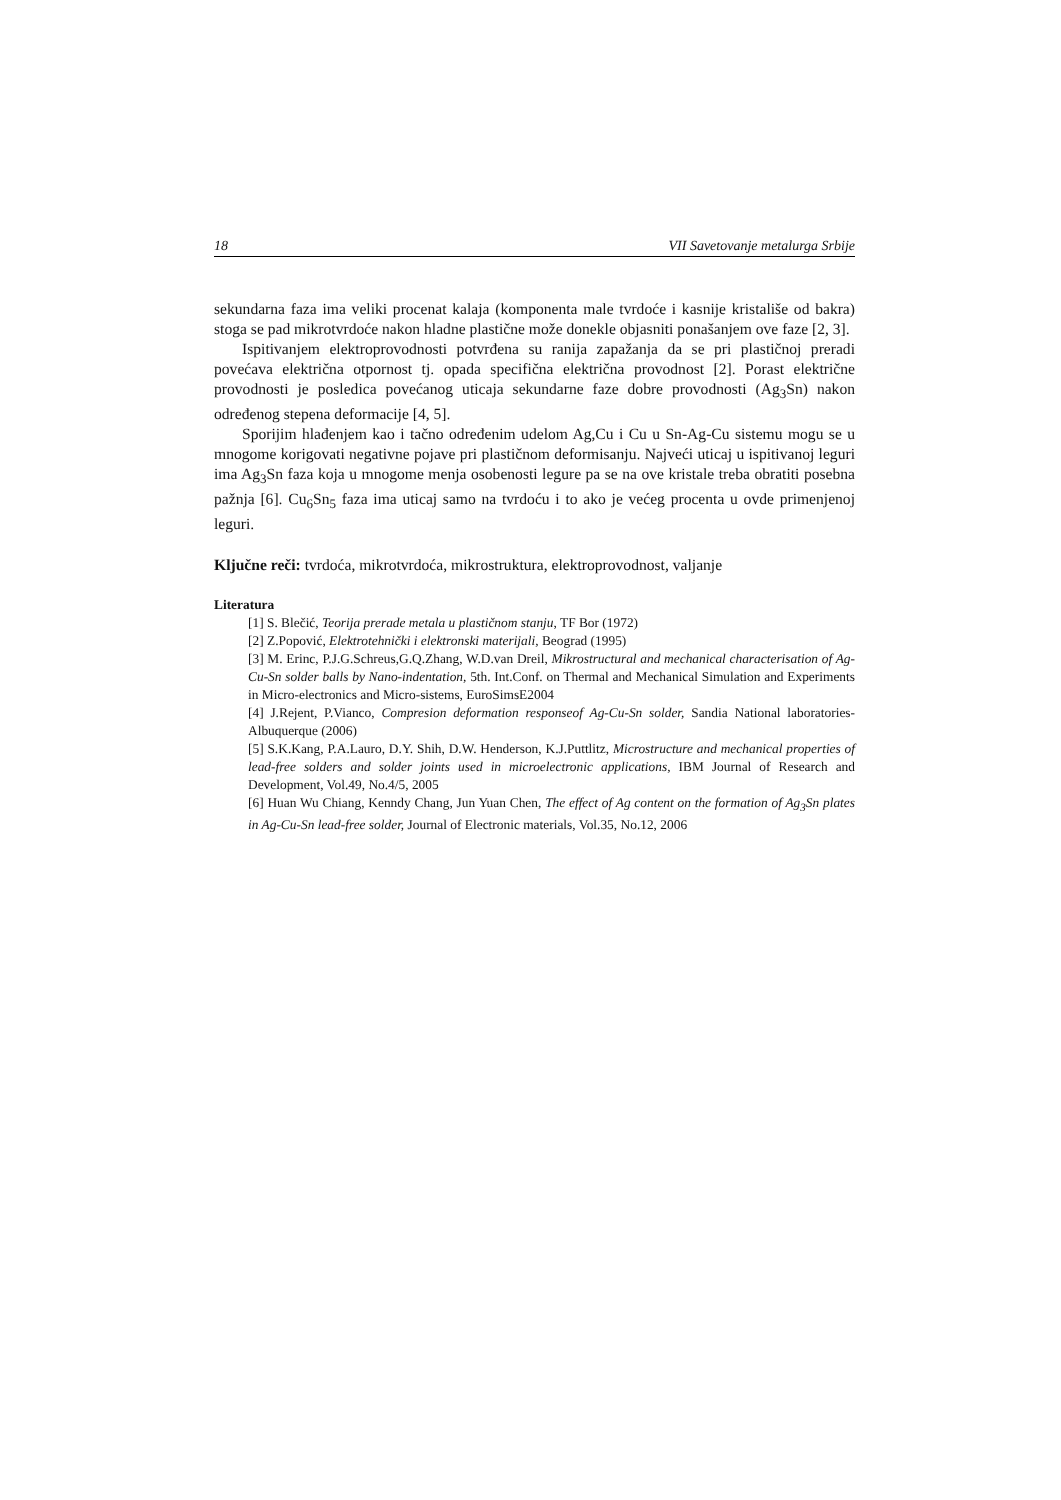18 VII Savetovanje metalurga Srbije
sekundarna faza ima veliki procenat kalaja (komponenta male tvrdoće i kasnije kristališe od bakra) stoga se pad mikrotvrdoće nakon hladne plastične može donekle objasniti ponašanjem ove faze [2, 3].
Ispitivanjem elektroprovodnosti potvrđena su ranija zapažanja da se pri plastičnoj preradi povećava električna otpornost tj. opada specifična električna provodnost [2]. Porast električne provodnosti je posledica povećanog uticaja sekundarne faze dobre provodnosti (Ag<sub>3</sub>Sn) nakon određenog stepena deformacije [4, 5].
Sporijim hlađenjem kao i tačno određenim udelom Ag,Cu i Cu u Sn-Ag-Cu sistemu mogu se u mnogome korigovati negativne pojave pri plastičnom deformisanju. Najveći uticaj u ispitivanoj leguri ima Ag<sub>3</sub>Sn faza koja u mnogome menja osobenosti legure pa se na ove kristale treba obratiti posebna pažnja [6]. Cu<sub>6</sub>Sn<sub>5</sub> faza ima uticaj samo na tvrdoću i to ako je većeg procenta u ovde primenjenoj leguri.
Ključne reči: tvrdoća, mikrotvrdoća, mikrostruktura, elektroprovodnost, valjanje
Literatura
[1] S. Blečić, Teorija prerade metala u plastičnom stanju, TF Bor (1972)
[2] Z.Popović, Elektrotehnički i elektronski materijali, Beograd (1995)
[3] M. Erinc, P.J.G.Schreus,G.Q.Zhang, W.D.van Dreil, Mikrostructural and mechanical characterisation of Ag-Cu-Sn solder balls by Nano-indentation, 5th. Int.Conf. on Thermal and Mechanical Simulation and Experiments in Micro-electronics and Micro-sistems, EuroSimsE2004
[4] J.Rejent, P.Vianco, Compresion deformation responseof Ag-Cu-Sn solder, Sandia National laboratories-Albuquerque (2006)
[5] S.K.Kang, P.A.Lauro, D.Y. Shih, D.W. Henderson, K.J.Puttlitz, Microstructure and mechanical properties of lead-free solders and solder joints used in microelectronic applications, IBM Journal of Research and Development, Vol.49, No.4/5, 2005
[6] Huan Wu Chiang, Kenndy Chang, Jun Yuan Chen, The effect of Ag content on the formation of Ag<sub>3</sub>Sn plates in Ag-Cu-Sn lead-free solder, Journal of Electronic materials, Vol.35, No.12, 2006